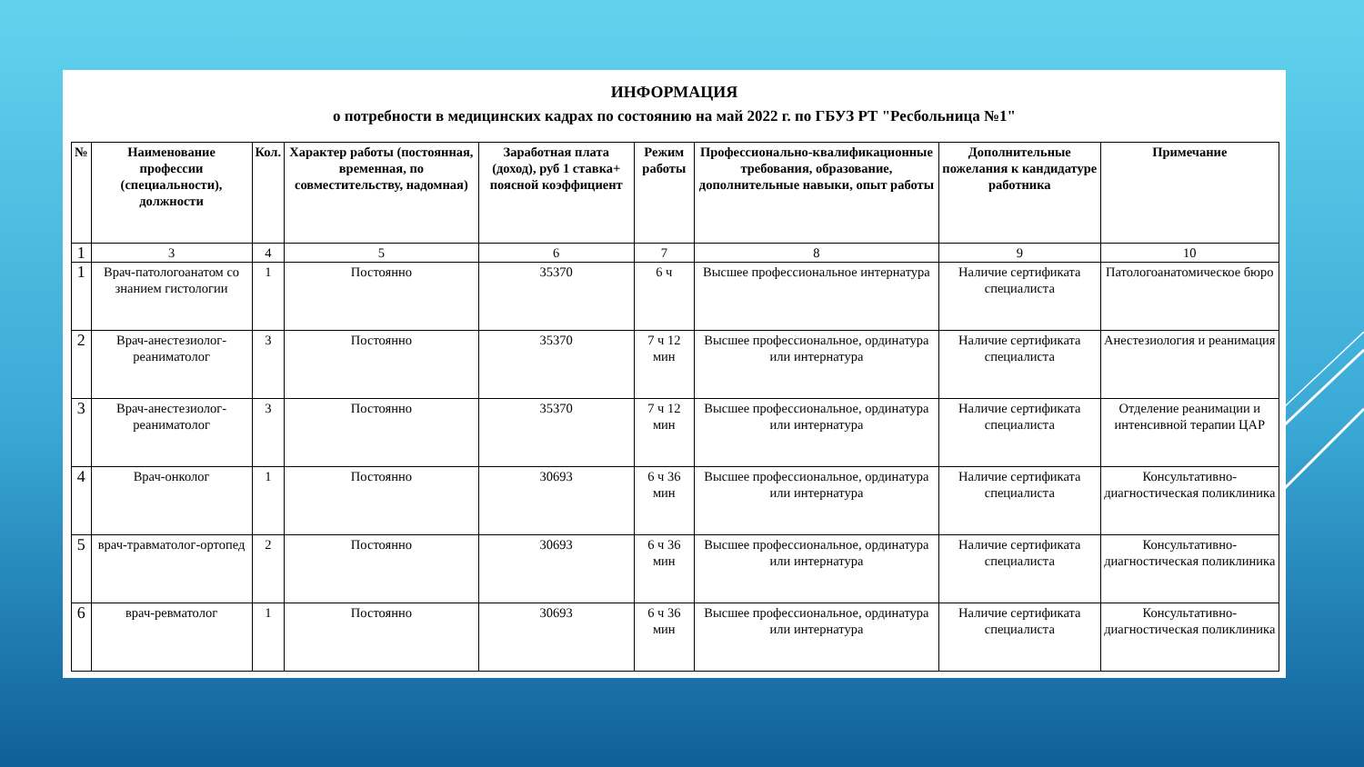ИНФОРМАЦИЯ
о потребности в медицинских кадрах по состоянию на май 2022 г. по ГБУЗ РТ "Ресбольница №1"
| № | Наименование профессии (специальности), должности | Кол. | Характер работы (постоянная, временная, по совместительству, надомная) | Заработная плата (доход), руб 1 ставка+ поясной коэффициент | Режим работы | Профессионально-квалификационные требования, образование, дополнительные навыки, опыт работы | Дополнительные пожелания к кандидатуре работника | Примечание |
| --- | --- | --- | --- | --- | --- | --- | --- | --- |
| 1 | 3 | 4 | 5 | 6 | 7 | 8 | 9 | 10 |
| 1 | Врач-патологоанатом со знанием гистологии | 1 | Постоянно | 35370 | 6 ч | Высшее профессиональное интернатура | Наличие сертификата специалиста | Патологоанатомическое бюро |
| 2 | Врач-анестезиолог-реаниматолог | 3 | Постоянно | 35370 | 7 ч 12 мин | Высшее профессиональное, ординатура или интернатура | Наличие сертификата специалиста | Анестезиология и реанимация |
| 3 | Врач-анестезиолог-реаниматолог | 3 | Постоянно | 35370 | 7 ч 12 мин | Высшее профессиональное, ординатура или интернатура | Наличие сертификата специалиста | Отделение реанимации и интенсивной терапии ЦАР |
| 4 | Врач-онколог | 1 | Постоянно | 30693 | 6 ч 36 мин | Высшее профессиональное, ординатура или интернатура | Наличие сертификата специалиста | Консультативно-диагностическая поликлиника |
| 5 | врач-травматолог-ортопед | 2 | Постоянно | 30693 | 6 ч 36 мин | Высшее профессиональное, ординатура или интернатура | Наличие сертификата специалиста | Консультативно-диагностическая поликлиника |
| 6 | врач-ревматолог | 1 | Постоянно | 30693 | 6 ч 36 мин | Высшее профессиональное, ординатура или интернатура | Наличие сертификата специалиста | Консультативно-диагностическая поликлиника |